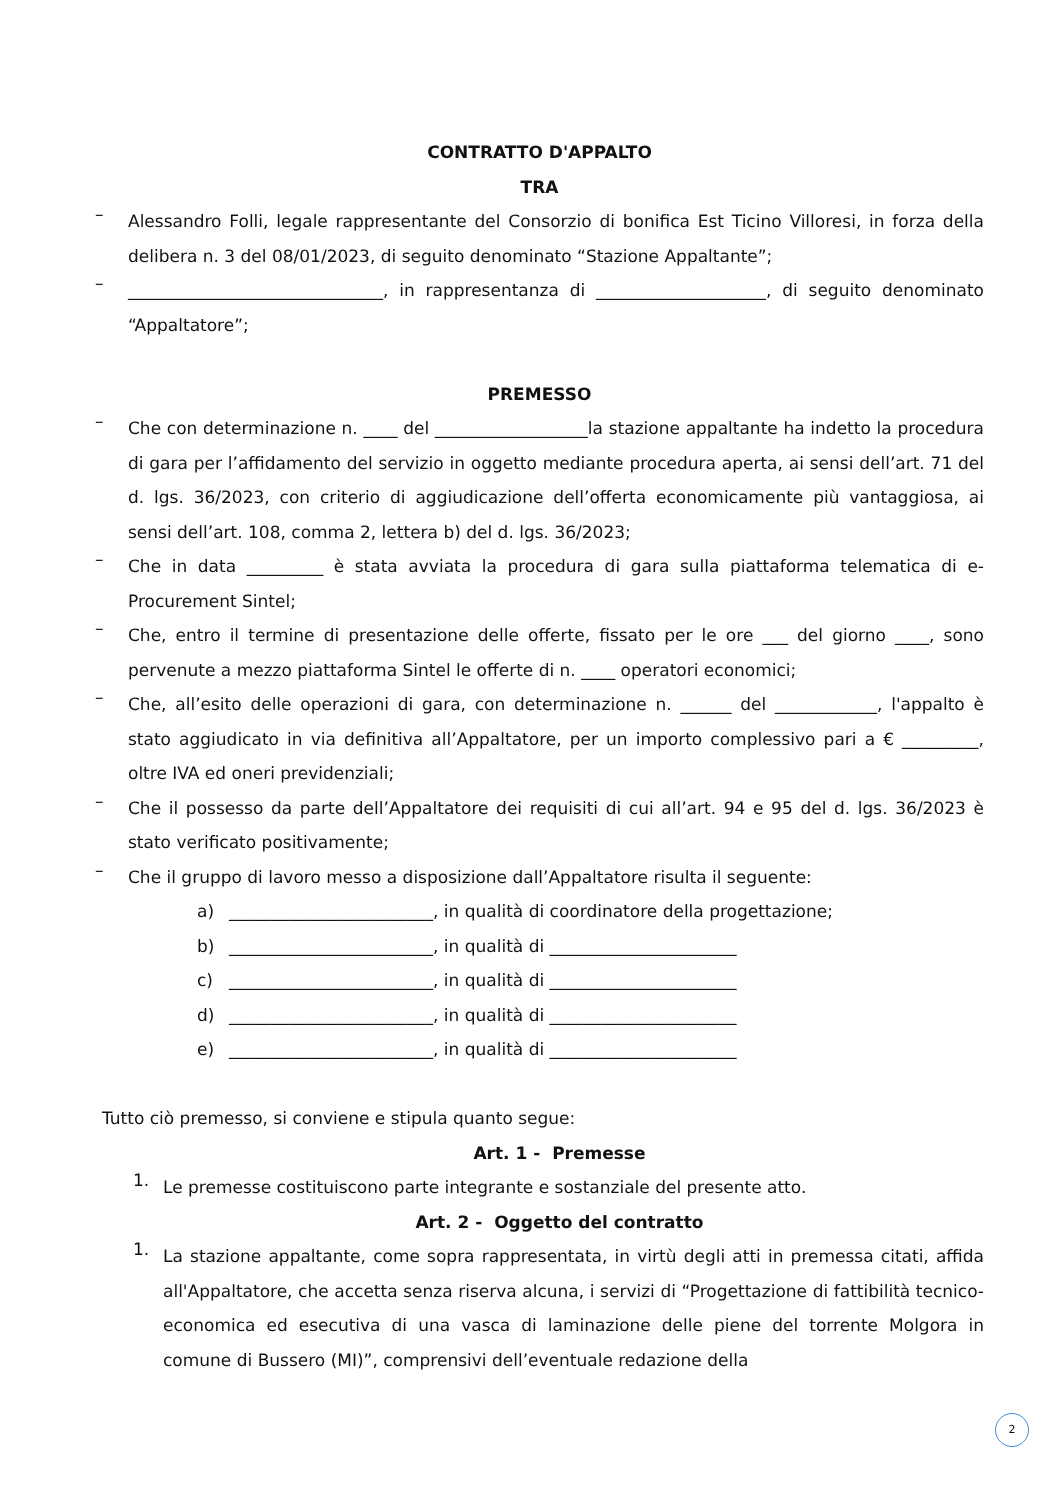CONTRATTO D'APPALTO
TRA
–
Alessandro Folli, legale rappresentante del Consorzio di bonifica Est Ticino Villoresi, in forza della delibera n. 3 del 08/01/2023, di seguito denominato “Stazione Appaltante”;
–
______________________________, in rappresentanza di ____________________, di seguito denominato “Appaltatore”;
PREMESSO
–
Che con determinazione n. ____ del __________________la stazione appaltante ha indetto la procedura di gara per l’affidamento del servizio in oggetto mediante procedura aperta, ai sensi dell’art. 71 del d. lgs. 36/2023, con criterio di aggiudicazione dell’offerta economicamente più vantaggiosa, ai sensi dell’art. 108, comma 2, lettera b) del d. lgs. 36/2023;
–
Che in data _________ è stata avviata la procedura di gara sulla piattaforma telematica di e-Procurement Sintel;
–
Che, entro il termine di presentazione delle offerte, fissato per le ore ___ del giorno ____, sono pervenute a mezzo piattaforma Sintel le offerte di n. ____ operatori economici;
–
Che, all’esito delle operazioni di gara, con determinazione n. ______ del ____________, l'appalto è stato aggiudicato in via definitiva all’Appaltatore, per un importo complessivo pari a € _________, oltre IVA ed oneri previdenziali;
–
Che il possesso da parte dell’Appaltatore dei requisiti di cui all’art. 94 e 95 del d. lgs. 36/2023 è stato verificato positivamente;
–
Che il gruppo di lavoro messo a disposizione dall’Appaltatore risulta il seguente:
a) ________________________, in qualità di coordinatore della progettazione;
b) ________________________, in qualità di ______________________
c) ________________________, in qualità di ______________________
d) ________________________, in qualità di ______________________
e) ________________________, in qualità di ______________________
Tutto ciò premesso, si conviene e stipula quanto segue:
Art. 1 - Premesse
1.
Le premesse costituiscono parte integrante e sostanziale del presente atto.
Art. 2 - Oggetto del contratto
1.
La stazione appaltante, come sopra rappresentata, in virtù degli atti in premessa citati, affida all'Appaltatore, che accetta senza riserva alcuna, i servizi di “Progettazione di fattibilità tecnico-economica ed esecutiva di una vasca di laminazione delle piene del torrente Molgora in comune di Bussero (MI)”, comprensivi dell’eventuale redazione della
2